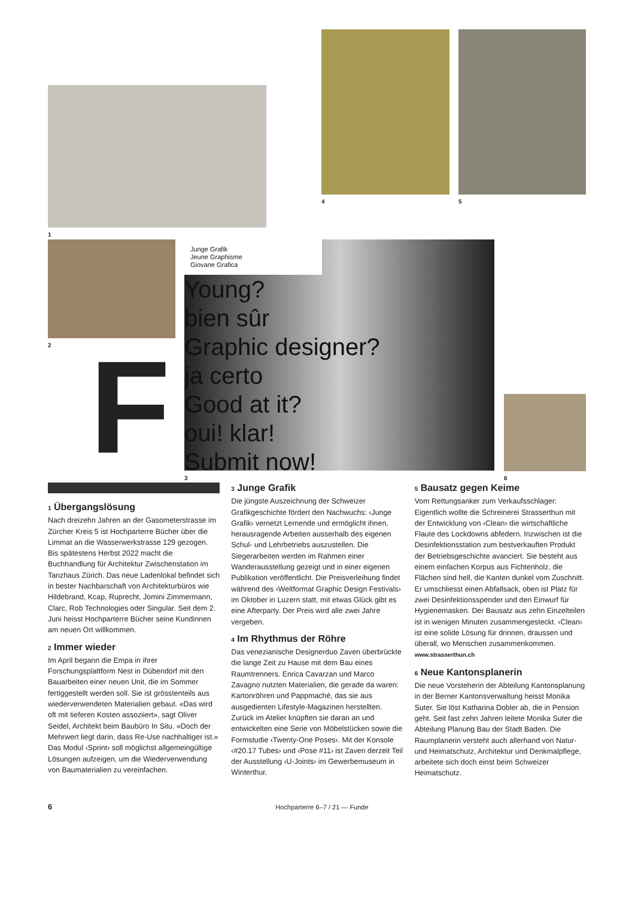1
4 5
2
F
Junge Grafik
Jeune Graphisme
Giovane Grafica
Young?
bien sûr
Graphic designer?
ja certo
Good at it?
oui! klar!
Submit now!
3 6
1 Übergangslösung
Nach dreizehn Jahren an der Gasometerstrasse im Zürcher Kreis 5 ist Hochparterre Bücher über die Limmat an die Wasserwerkstrasse 129 gezogen. Bis spätestens Herbst 2022 macht die Buchhandlung für Architektur Zwischenstation im Tanzhaus Zürich. Das neue Ladenlokal befindet sich in bester Nachbarschaft von Architekturbüros wie Hildebrand, Kcap, Ruprecht, Jomini Zimmermann, Clarc, Rob Technologies oder Singular. Seit dem 2. Juni heisst Hochparterre Bücher seine Kundinnen am neuen Ort willkommen.
2 Immer wieder
Im April begann die Empa in ihrer Forschungsplattform Nest in Dübendorf mit den Bauarbeiten einer neuen Unit, die im Sommer fertiggestellt werden soll. Sie ist grösstenteils aus wiederverwendeten Materialien gebaut. «Das wird oft mit tieferen Kosten assoziiert», sagt Oliver Seidel, Architekt beim Baubüro In Situ. «Doch der Mehrwert liegt darin, dass Re-Use nachhaltiger ist.» Das Modul ‹Sprint› soll möglichst allgemeingültige Lösungen aufzeigen, um die Wiederverwendung von Baumaterialien zu vereinfachen.
3 Junge Grafik
Die jüngste Auszeichnung der Schweizer Grafikgeschichte fördert den Nachwuchs: ‹Junge Grafik› vernetzt Lernende und ermöglicht ihnen, herausragende Arbeiten ausserhalb des eigenen Schul- und Lehrbetriebs auszustellen. Die Siegerarbeiten werden im Rahmen einer Wanderausstellung gezeigt und in einer eigenen Publikation veröffentlicht. Die Preisverleihung findet während des ‹Weltformat Graphic Design Festivals› im Oktober in Luzern statt, mit etwas Glück gibt es eine Afterparty. Der Preis wird alle zwei Jahre vergeben.
4 Im Rhythmus der Röhre
Das venezianische Designerduo Zaven überbrückte die lange Zeit zu Hause mit dem Bau eines Raumtrenners. Enrica Cavarzan und Marco Zavagno nutzten Materialien, die gerade da waren: Kartonröhren und Pappmaché, das sie aus ausgedienten Lifestyle-Magazinen herstellten. Zurück im Atelier knüpften sie daran an und entwickelten eine Serie von Möbelstücken sowie die Formstudie ‹Twenty-One Poses›. Mit der Konsole ‹#20.17 Tubes› und ‹Pose #11› ist Zaven derzeit Teil der Ausstellung ‹U-Joints› im Gewerbemuseum in Winterthur.
5 Bausatz gegen Keime
Vom Rettungsanker zum Verkaufsschlager: Eigentlich wollte die Schreinerei Strasserthun mit der Entwicklung von ‹Clean› die wirtschaftliche Flaute des Lockdowns abfedern. Inzwischen ist die Desinfektionsstation zum bestverkauften Produkt der Betriebsgeschichte avanciert. Sie besteht aus einem einfachen Korpus aus Fichtenholz, die Flächen sind hell, die Kanten dunkel vom Zuschnitt. Er umschliesst einen Abfallsack, oben ist Platz für zwei Desinfektionsspender und den Einwurf für Hygienemasken. Der Bausatz aus zehn Einzelteilen ist in wenigen Minuten zusammengesteckt. ‹Clean› ist eine solide Lösung für drinnen, draussen und überall, wo Menschen zusammenkommen. www.strasserthun.ch
6 Neue Kantonsplanerin
Die neue Vorsteherin der Abteilung Kantonsplanung in der Berner Kantonsverwaltung heisst Monika Suter. Sie löst Katharina Dobler ab, die in Pension geht. Seit fast zehn Jahren leitete Monika Suter die Abteilung Planung Bau der Stadt Baden. Die Raumplanerin versteht auch allerhand von Natur- und Heimatschutz, Architektur und Denkmalpflege, arbeitete sich doch einst beim Schweizer Heimatschutz.
6 Hochparterre 6–7 / 21 — Funde